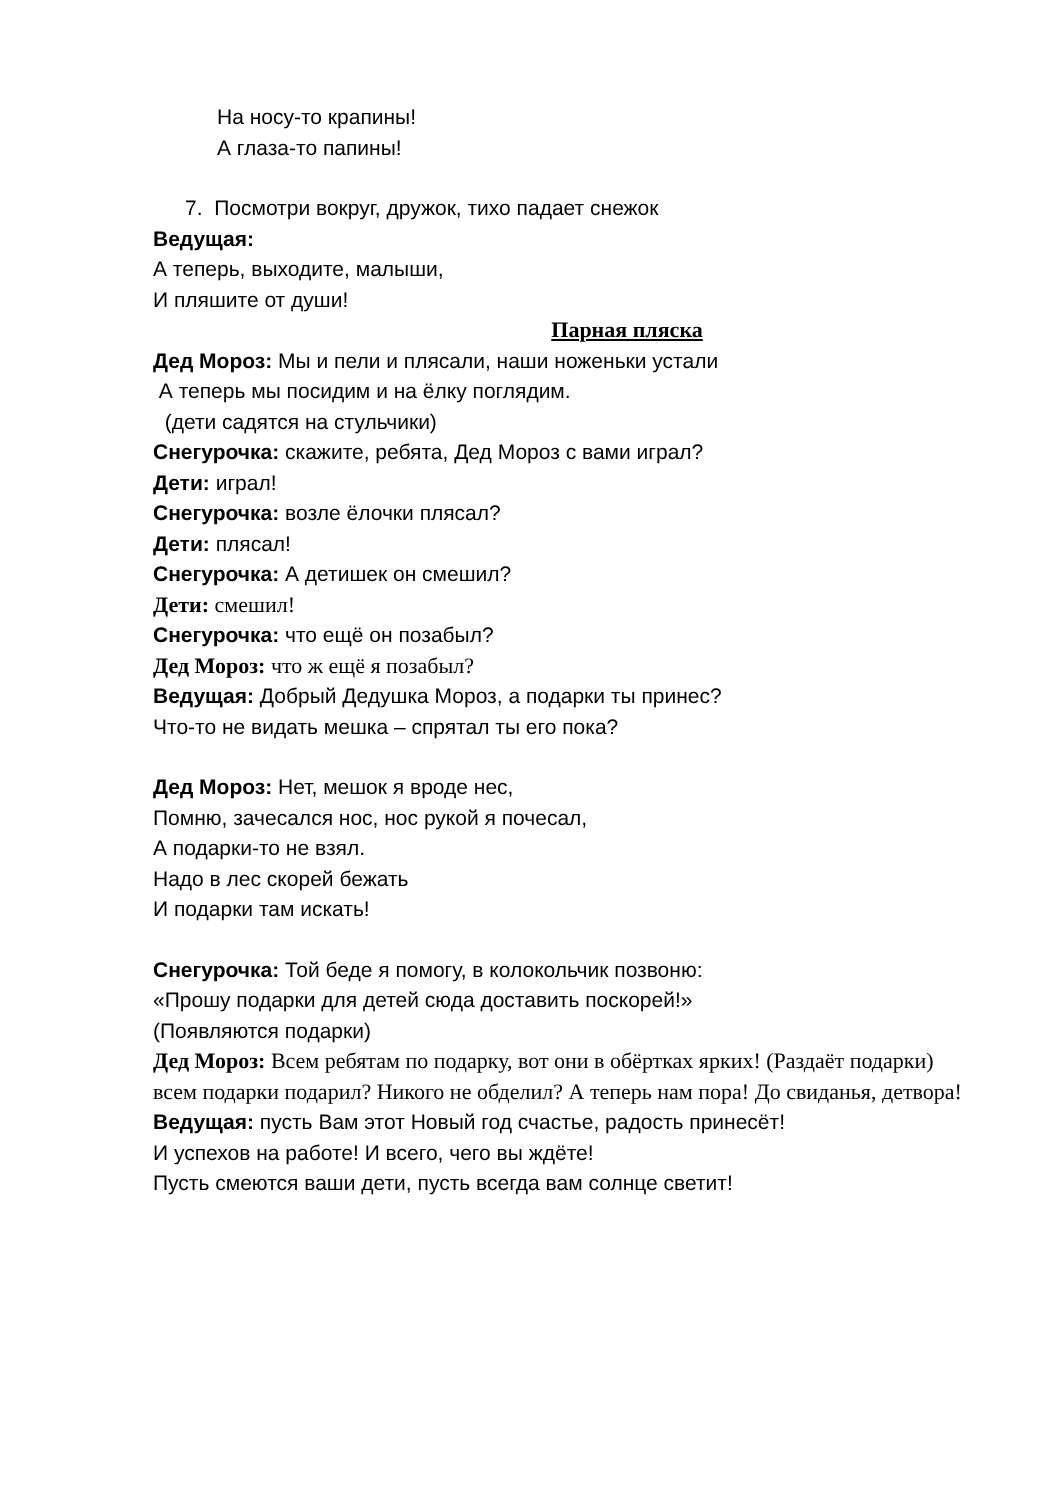На носу-то крапины!
А глаза-то папины!
7. Посмотри вокруг, дружок, тихо падает снежок
Ведущая:
А теперь, выходите, малыши,
И пляшите от души!
Парная пляска
Дед Мороз: Мы и пели и плясали, наши ноженьки устали
А теперь мы посидим и на ёлку поглядим.
(дети садятся на стульчики)
Снегурочка: скажите, ребята, Дед Мороз с вами играл?
Дети: играл!
Снегурочка: возле ёлочки плясал?
Дети: плясал!
Снегурочка: А детишек он смешил?
Дети: смешил!
Снегурочка: что ещё он позабыл?
Дед Мороз: что ж ещё я позабыл?
Ведущая: Добрый Дедушка Мороз, а подарки ты принес?
Что-то не видать мешка – спрятал ты его пока?
Дед Мороз: Нет, мешок я вроде нес,
Помню, зачесался нос, нос рукой я почесал,
А подарки-то не взял.
Надо в лес скорей бежать
И подарки там искать!
Снегурочка: Той беде я помогу, в колокольчик позвоню:
«Прошу подарки для детей сюда доставить поскорей!»
(Появляются подарки)
Дед Мороз: Всем ребятам по подарку, вот они в обёртках ярких! (Раздаёт подарки) всем подарки подарил? Никого не обделил? А теперь нам пора! До свиданья, детвора!
Ведущая: пусть Вам этот Новый год счастье, радость принесёт!
И успехов на работе! И всего, чего вы ждёте!
Пусть смеются ваши дети, пусть всегда вам солнце светит!